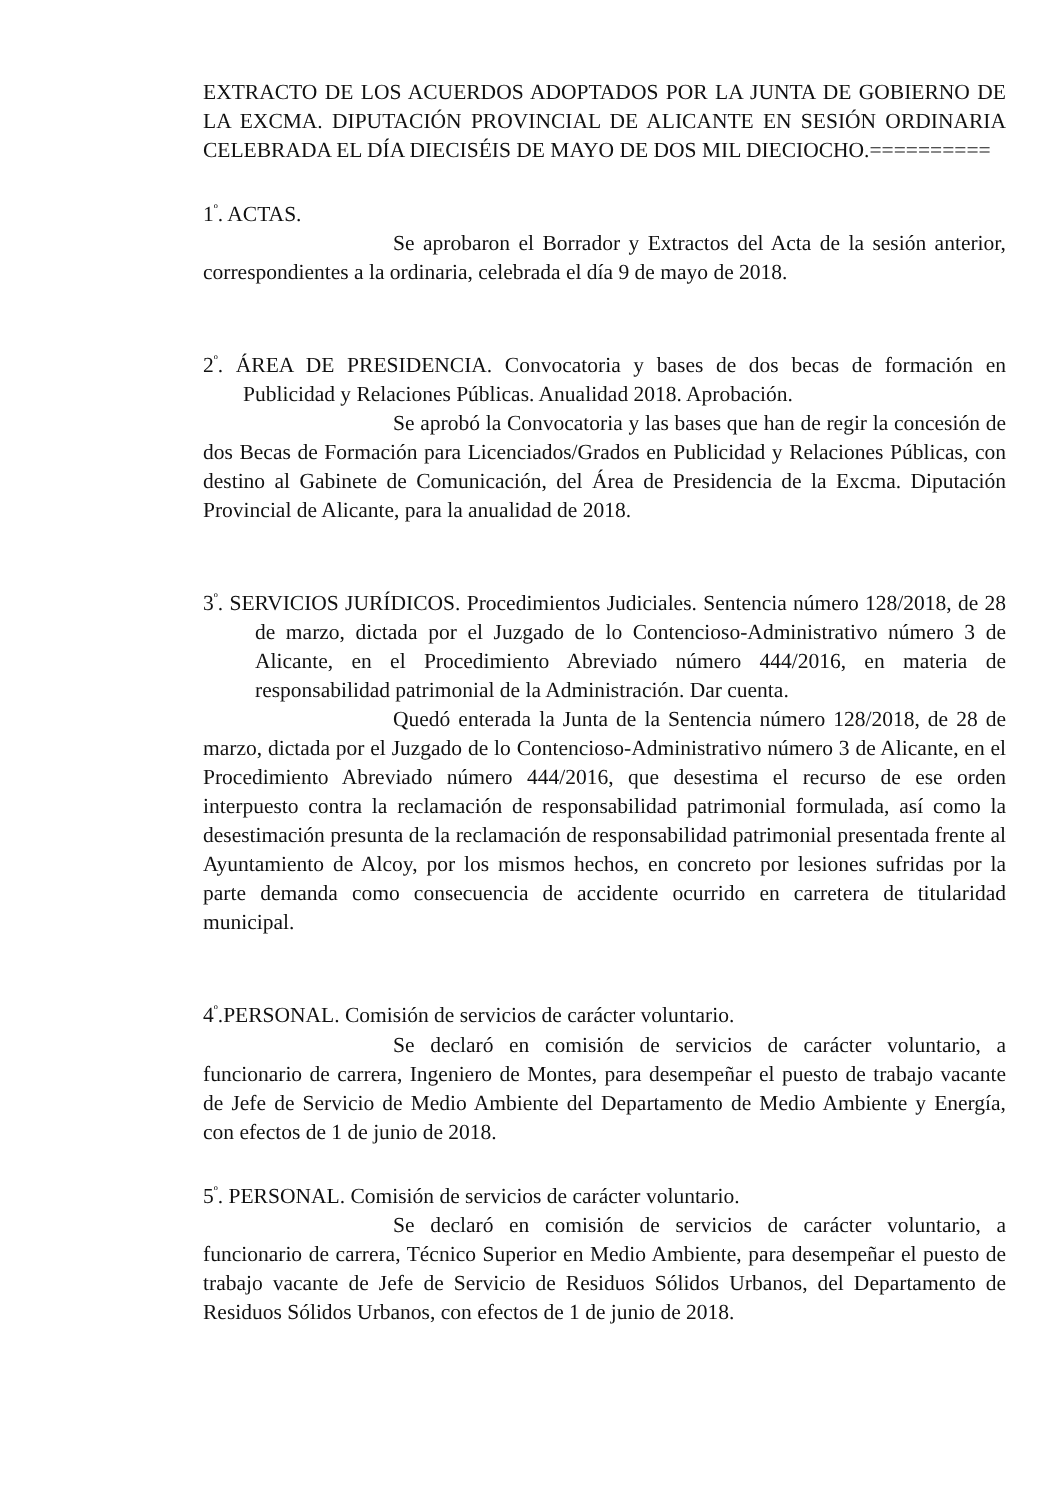EXTRACTO DE LOS ACUERDOS ADOPTADOS POR LA JUNTA DE GOBIERNO DE LA EXCMA. DIPUTACIÓN PROVINCIAL DE ALICANTE EN SESIÓN ORDINARIA CELEBRADA EL DÍA DIECISÉIS DE MAYO DE DOS MIL DIECIOCHO.==========
1<sup>º</sup>. ACTAS.
Se aprobaron el Borrador y Extractos del Acta de la sesión anterior, correspondientes a la ordinaria, celebrada el día 9 de mayo de 2018.
2<sup>º</sup>. ÁREA DE PRESIDENCIA. Convocatoria y bases de dos becas de formación en Publicidad y Relaciones Públicas. Anualidad 2018. Aprobación.
Se aprobó la Convocatoria y las bases que han de regir la concesión de dos Becas de Formación para Licenciados/Grados en Publicidad y Relaciones Públicas, con destino al Gabinete de Comunicación, del Área de Presidencia de la Excma. Diputación Provincial de Alicante, para la anualidad de 2018.
3<sup>º</sup>. SERVICIOS JURÍDICOS. Procedimientos Judiciales. Sentencia número 128/2018, de 28 de marzo, dictada por el Juzgado de lo Contencioso-Administrativo número 3 de Alicante, en el Procedimiento Abreviado número 444/2016, en materia de responsabilidad patrimonial de la Administración. Dar cuenta.
Quedó enterada la Junta de la Sentencia número 128/2018, de 28 de marzo, dictada por el Juzgado de lo Contencioso-Administrativo número 3 de Alicante, en el Procedimiento Abreviado número 444/2016, que desestima el recurso de ese orden interpuesto contra la reclamación de responsabilidad patrimonial formulada, así como la desestimación presunta de la reclamación de responsabilidad patrimonial presentada frente al Ayuntamiento de Alcoy, por los mismos hechos, en concreto por lesiones sufridas por la parte demanda como consecuencia de accidente ocurrido en carretera de titularidad municipal.
4<sup>º</sup>.PERSONAL. Comisión de servicios de carácter voluntario.
Se declaró en comisión de servicios de carácter voluntario, a funcionario de carrera, Ingeniero de Montes, para desempeñar el puesto de trabajo vacante de Jefe de Servicio de Medio Ambiente del Departamento de Medio Ambiente y Energía, con efectos de 1 de junio de 2018.
5<sup>º</sup>. PERSONAL. Comisión de servicios de carácter voluntario.
Se declaró en comisión de servicios de carácter voluntario, a funcionario de carrera, Técnico Superior en Medio Ambiente, para desempeñar el puesto de trabajo vacante de Jefe de Servicio de Residuos Sólidos Urbanos, del Departamento de Residuos Sólidos Urbanos, con efectos de 1 de junio de 2018.